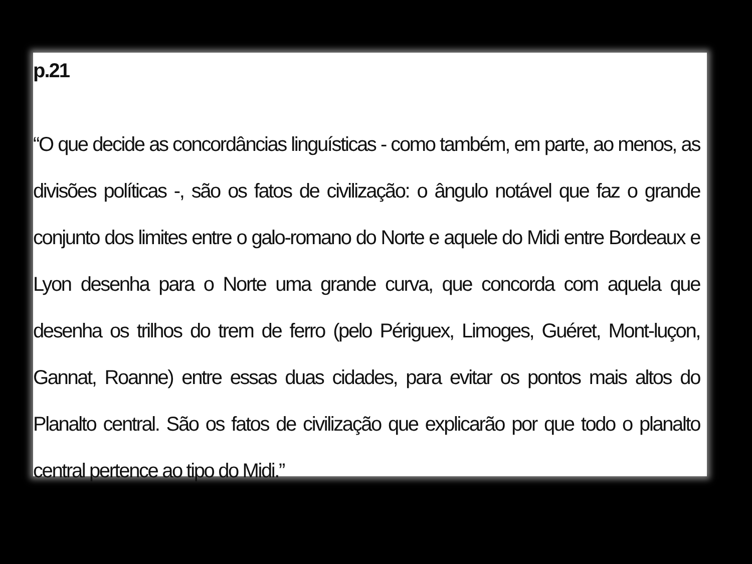p.21
“O que decide as concordâncias linguísticas - como também, em parte, ao menos, as divisões políticas -, são os fatos de civilização: o ângulo notável que faz o grande conjunto dos limites entre o galo-romano do Norte e aquele do Midi entre Bordeaux e Lyon desenha para o Norte uma grande curva, que concorda com aquela que desenha os trilhos do trem de ferro (pelo Périguex, Limoges, Guéret, Mont-luçon, Gannat, Roanne) entre essas duas cidades, para evitar os pontos mais altos do Planalto central. São os fatos de civilização que explicarão por que todo o planalto central pertence ao tipo do Midi.”